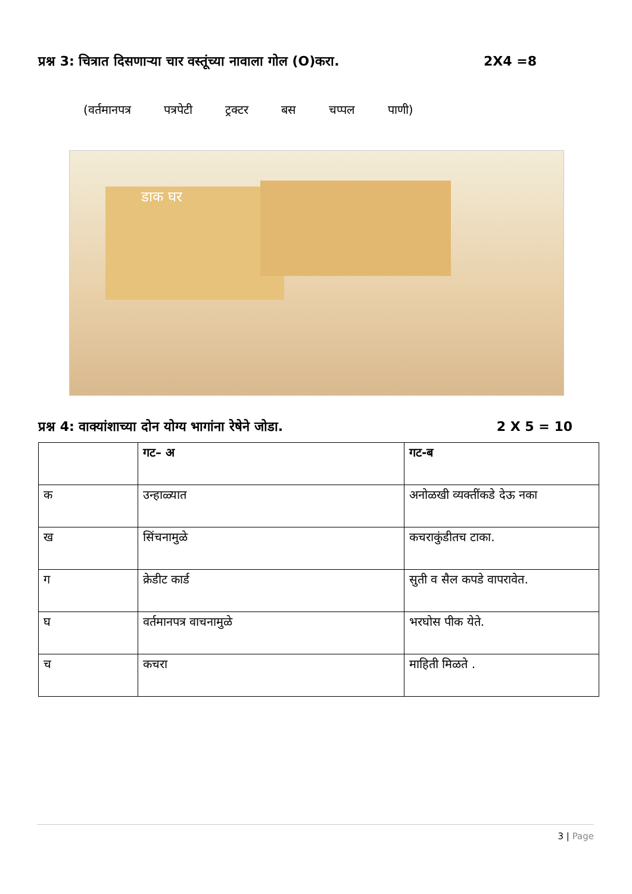प्रश्न 3: चित्रात दिसणाऱ्या चार वस्तूंच्या नावाला गोल (O)करा. 2X4 =8
(वर्तमानपत्र पत्रपेटी ट्रक्टर बस चप्पल पाणी)
डाक घर
प्रश्न 4: वाक्यांशाच्या दोन योग्य भागांना रेषेने जोडा. 2 X 5 = 10
| | गट– अ | गट-ब |
| --- | --- | --- |
| क | उन्हाळ्यात | अनोळखी व्यक्तींकडे देऊ नका |
| ख | सिंचनामुळे | कचराकुंडीतच टाका. |
| ग | क्रेडीट कार्ड | सुती व सैल कपडे वापरावेत. |
| घ | वर्तमानपत्र वाचनामुळे | भरघोस पीक येते. |
| च | कचरा | माहिती मिळते . |
3 | Page